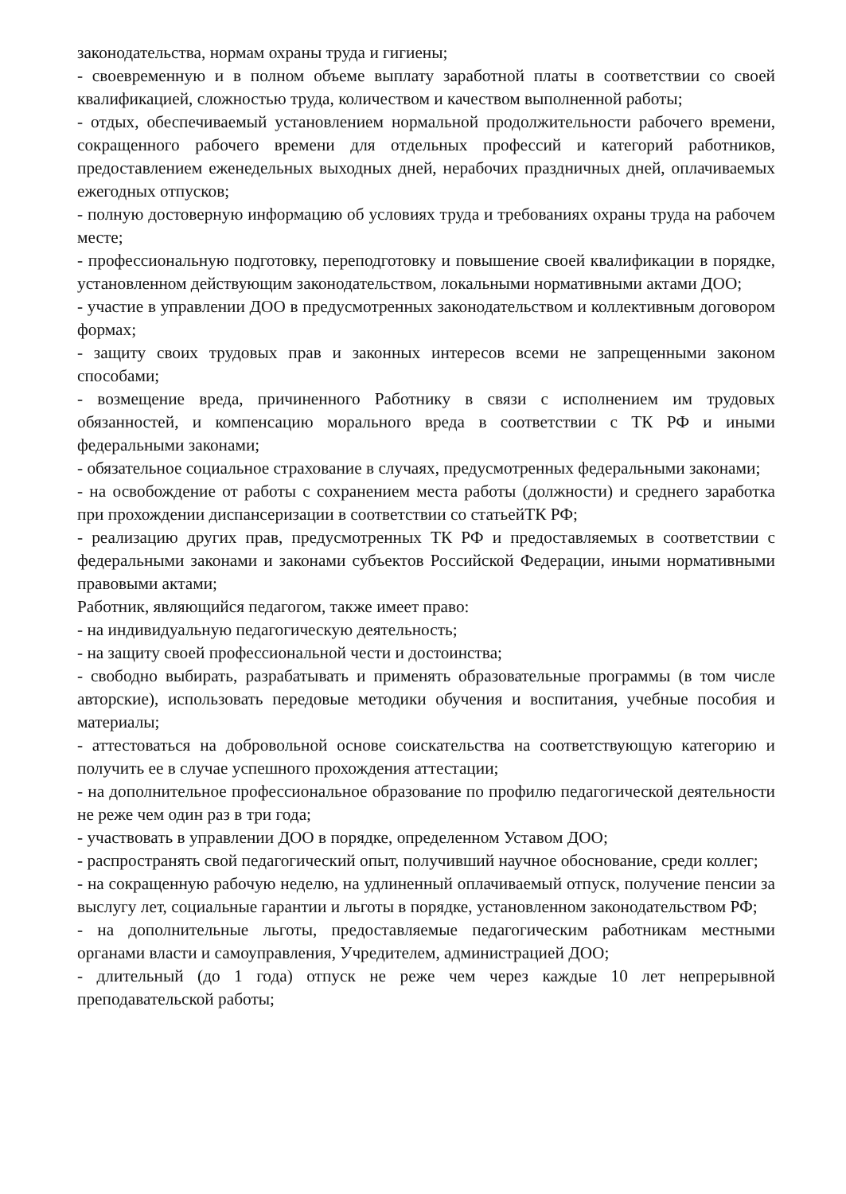законодательства, нормам охраны труда и гигиены;
- своевременную и в полном объеме выплату заработной платы в соответствии со своей квалификацией, сложностью труда, количеством и качеством выполненной работы;
- отдых, обеспечиваемый установлением нормальной продолжительности рабочего времени, сокращенного рабочего времени для отдельных профессий и категорий работников, предоставлением еженедельных выходных дней, нерабочих праздничных дней, оплачиваемых ежегодных отпусков;
- полную достоверную информацию об условиях труда и требованиях охраны труда на рабочем месте;
- профессиональную подготовку, переподготовку и повышение своей квалификации в порядке, установленном действующим законодательством, локальными нормативными актами ДОО;
- участие в управлении ДОО в предусмотренных законодательством и коллективным договором формах;
- защиту своих трудовых прав и законных интересов всеми не запрещенными законом способами;
- возмещение вреда, причиненного Работнику в связи с исполнением им трудовых обязанностей, и компенсацию морального вреда в соответствии с ТК РФ и иными федеральными законами;
- обязательное социальное страхование в случаях, предусмотренных федеральными законами;
- на освобождение от работы с сохранением места работы (должности) и среднего заработка при прохождении диспансеризации в соответствии со статьейТК РФ;
- реализацию других прав, предусмотренных ТК РФ и предоставляемых в соответствии с федеральными законами и законами субъектов Российской Федерации, иными нормативными правовыми актами;
Работник, являющийся педагогом, также имеет право:
- на индивидуальную педагогическую деятельность;
- на защиту своей профессиональной чести и достоинства;
- свободно выбирать, разрабатывать и применять образовательные программы (в том числе авторские), использовать передовые методики обучения и воспитания, учебные пособия и материалы;
- аттестоваться на добровольной основе соискательства на соответствующую категорию и получить ее в случае успешного прохождения аттестации;
- на дополнительное профессиональное образование по профилю педагогической деятельности не реже чем один раз в три года;
- участвовать в управлении ДОО в порядке, определенном Уставом ДОО;
- распространять свой педагогический опыт, получивший научное обоснование, среди коллег;
- на сокращенную рабочую неделю, на удлиненный оплачиваемый отпуск, получение пенсии за выслугу лет, социальные гарантии и льготы в порядке, установленном законодательством РФ;
- на дополнительные льготы, предоставляемые педагогическим работникам местными органами власти и самоуправления, Учредителем, администрацией ДОО;
- длительный (до 1 года) отпуск не реже чем через каждые 10 лет непрерывной преподавательской работы;